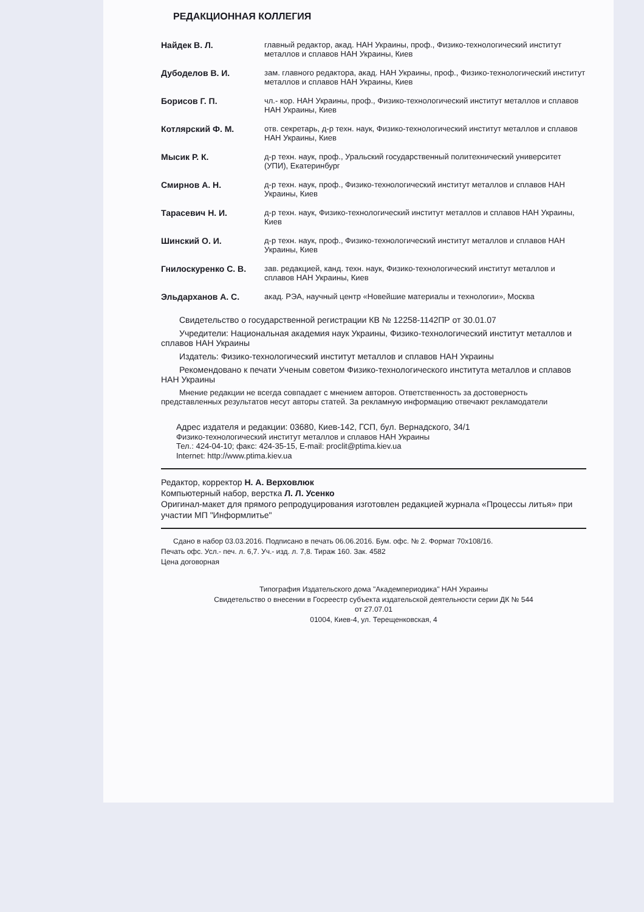РЕДАКЦИОННАЯ КОЛЛЕГИЯ
| Найдек В. Л. | главный редактор, акад. НАН Украины, проф., Физико-технологический институт металлов и сплавов НАН Украины, Киев |
| Дубоделов В. И. | зам. главного редактора, акад. НАН Украины, проф., Физико-технологический институт металлов и сплавов НАН Украины, Киев |
| Борисов Г. П. | чл.- кор. НАН Украины, проф., Физико-технологический институт металлов и сплавов НАН Украины, Киев |
| Котлярский Ф. М. | отв. секретарь, д-р техн. наук, Физико-технологический институт металлов и сплавов НАН Украины, Киев |
| Мысик Р. К. | д-р техн. наук, проф., Уральский государственный политехнический университет (УПИ), Екатеринбург |
| Смирнов А. Н. | д-р техн. наук, проф., Физико-технологический институт металлов и сплавов НАН Украины, Киев |
| Тарасевич Н. И. | д-р техн. наук, Физико-технологический институт металлов и сплавов НАН Украины, Киев |
| Шинский О. И. | д-р техн. наук, проф., Физико-технологический институт металлов и сплавов НАН Украины, Киев |
| Гнилоскуренко С. В. | зав. редакцией, канд. техн. наук, Физико-технологический институт металлов и сплавов НАН Украины, Киев |
| Эльдарханов А. С. | акад. РЭА, научный центр «Новейшие материалы и технологии», Москва |
Свидетельство о государственной регистрации КВ № 12258-1142ПР от 30.01.07
Учредители: Национальная академия наук Украины, Физико-технологический институт металлов и сплавов НАН Украины
Издатель: Физико-технологический институт металлов и сплавов НАН Украины
Рекомендовано к печати Ученым советом Физико-технологического института металлов и сплавов НАН Украины
Мнение редакции не всегда совпадает с мнением авторов. Ответственность за достоверность представленных результатов несут авторы статей. За рекламную информацию отвечают рекламодатели
Адрес издателя и редакции: 03680, Киев-142, ГСП, бул. Вернадского, 34/1
Физико-технологический институт металлов и сплавов НАН Украины
Тел.: 424-04-10; факс: 424-35-15, E-mail: proclit@ptima.kiev.ua
Internet: http://www.ptima.kiev.ua
Редактор, корректор Н. А. Верховлюк
Компьютерный набор, верстка Л. Л. Усенко
Оригинал-макет для прямого репродуцирования изготовлен редакцией журнала «Процессы литья» при участии МП "Информлитье"
Сдано в набор 03.03.2016. Подписано в печать 06.06.2016. Бум. офс. № 2. Формат 70х108/16.
Печать офс. Усл.- печ. л. 6,7. Уч.- изд. л. 7,8. Тираж 160. Зак. 4582
Цена договорная
Типография Издательского дома "Академпериодика" НАН Украины
Свидетельство о внесении в Госреестр субъекта издательской деятельности серии ДК № 544
от 27.07.01
01004, Киев-4, ул. Терещенковская, 4